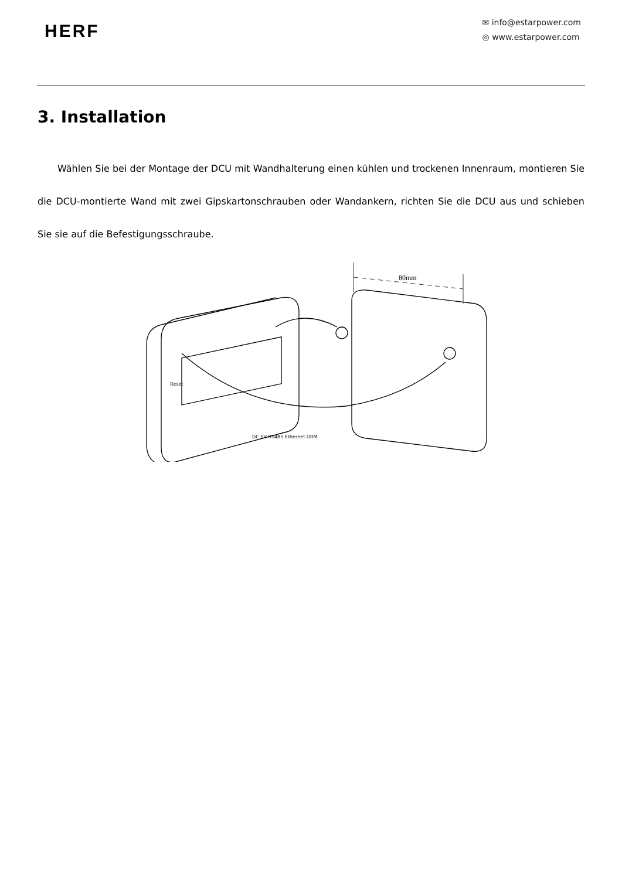HERF
✉ info@estarpower.com
◎ www.estarpower.com
3. Installation
Wählen Sie bei der Montage der DCU mit Wandhalterung einen kühlen und trockenen Innenraum, montieren Sie die DCU-montierte Wand mit zwei Gipskartonschrauben oder Wandankern, richten Sie die DCU aus und schieben Sie sie auf die Befestigungsschraube.
80mm
DC 5V RS485 Ethernet DRM
Reset